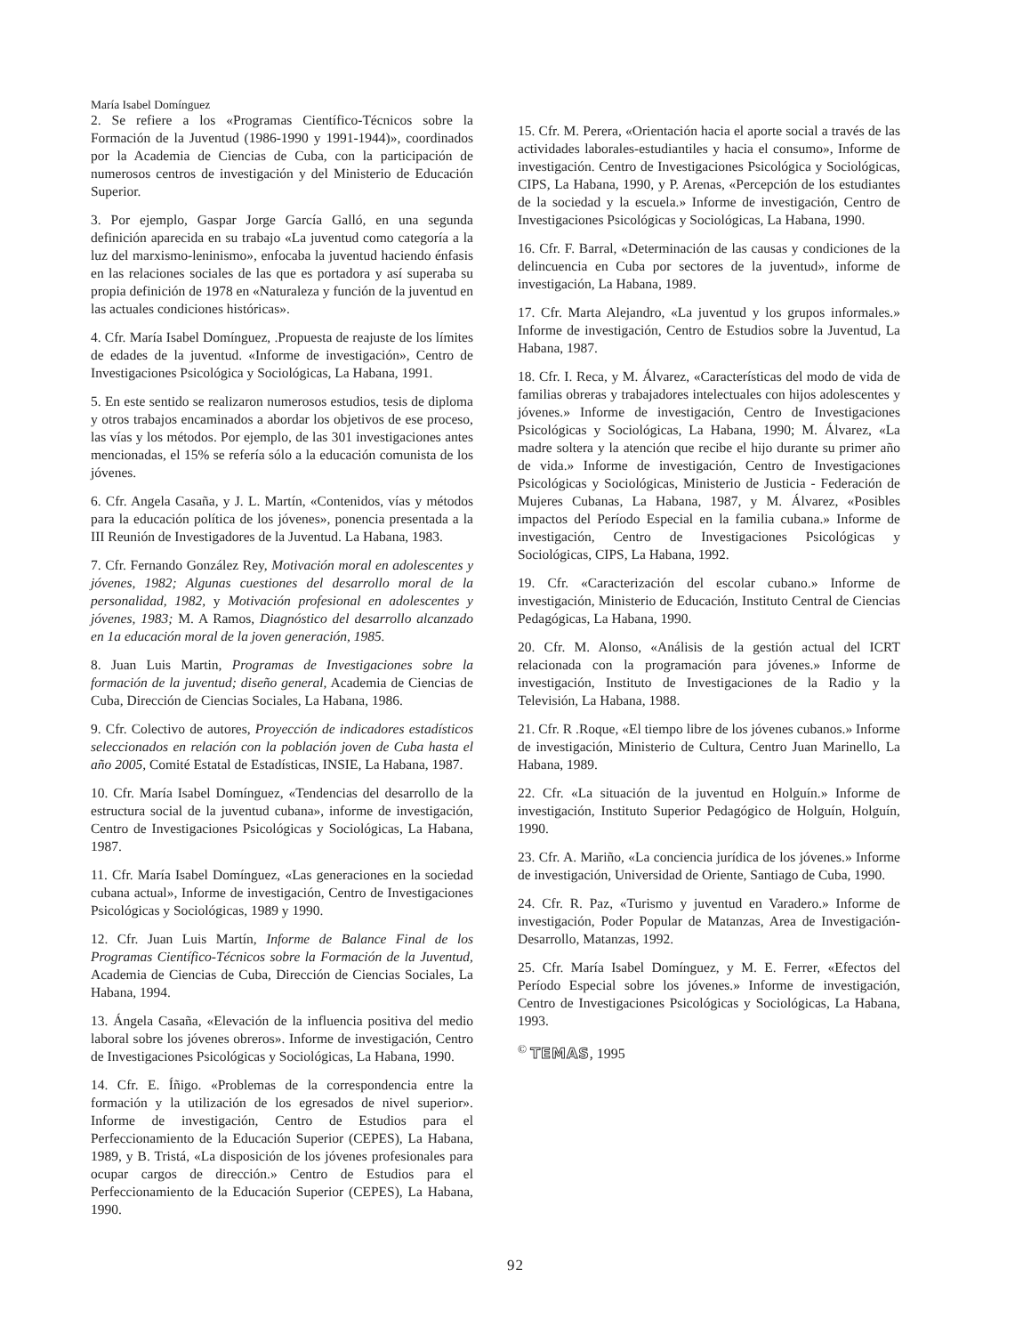María Isabel Domínguez
2. Se refiere a los «Programas Científico-Técnicos sobre la Formación de la Juventud (1986-1990 y 1991-1944)», coordinados por la Academia de Ciencias de Cuba, con la participación de numerosos centros de investigación y del Ministerio de Educación Superior.
3. Por ejemplo, Gaspar Jorge García Galló, en una segunda definición aparecida en su trabajo «La juventud como categoría a la luz del marxismo-leninismo», enfocaba la juventud haciendo énfasis en las relaciones sociales de las que es portadora y así superaba su propia definición de 1978 en «Naturaleza y función de la juventud en las actuales condiciones históricas».
4. Cfr. María Isabel Domínguez, .Propuesta de reajuste de los límites de edades de la juventud. «Informe de investigación», Centro de Investigaciones Psicológica y Sociológicas, La Habana, 1991.
5. En este sentido se realizaron numerosos estudios, tesis de diploma y otros trabajos encaminados a abordar los objetivos de ese proceso, las vías y los métodos. Por ejemplo, de las 301 investigaciones antes mencionadas, el 15% se refería sólo a la educación comunista de los jóvenes.
6. Cfr. Angela Casaña, y J. L. Martín, «Contenidos, vías y métodos para la educación política de los jóvenes», ponencia presentada a la III Reunión de Investigadores de la Juventud. La Habana, 1983.
7. Cfr. Fernando González Rey, Motivación moral en adolescentes y jóvenes, 1982; Algunas cuestiones del desarrollo moral de la personalidad, 1982, y Motivación profesional en adolescentes y jóvenes, 1983; M. A Ramos, Diagnóstico del desarrollo alcanzado en 1a educación moral de la joven generación, 1985.
8. Juan Luis Martin, Programas de Investigaciones sobre la formación de la juventud; diseño general, Academia de Ciencias de Cuba, Dirección de Ciencias Sociales, La Habana, 1986.
9. Cfr. Colectivo de autores, Proyección de indicadores estadísticos seleccionados en relación con la población joven de Cuba hasta el año 2005, Comité Estatal de Estadísticas, INSIE, La Habana, 1987.
10. Cfr. María Isabel Domínguez, «Tendencias del desarrollo de la estructura social de la juventud cubana», informe de investigación, Centro de Investigaciones Psicológicas y Sociológicas, La Habana, 1987.
11. Cfr. María Isabel Domínguez, «Las generaciones en la sociedad cubana actual», Informe de investigación, Centro de Investigaciones Psicológicas y Sociológicas, 1989 y 1990.
12. Cfr. Juan Luis Martín, Informe de Balance Final de los Programas Científico-Técnicos sobre la Formación de la Juventud, Academia de Ciencias de Cuba, Dirección de Ciencias Sociales, La Habana, 1994.
13. Ángela Casaña, «Elevación de la influencia positiva del medio laboral sobre los jóvenes obreros». Informe de investigación, Centro de Investigaciones Psicológicas y Sociológicas, La Habana, 1990.
14. Cfr. E. Íñigo. «Problemas de la correspondencia entre la formación y la utilización de los egresados de nivel superior». Informe de investigación, Centro de Estudios para el Perfeccionamiento de la Educación Superior (CEPES), La Habana, 1989, y B. Tristá, «La disposición de los jóvenes profesionales para ocupar cargos de dirección.» Centro de Estudios para el Perfeccionamiento de la Educación Superior (CEPES), La Habana, 1990.
15. Cfr. M. Perera, «Orientación hacia el aporte social a través de las actividades laborales-estudiantiles y hacia el consumo», Informe de investigación. Centro de Investigaciones Psicológica y Sociológicas, CIPS, La Habana, 1990, y P. Arenas, «Percepción de los estudiantes de la sociedad y la escuela.» Informe de investigación, Centro de Investigaciones Psicológicas y Sociológicas, La Habana, 1990.
16. Cfr. F. Barral, «Determinación de las causas y condiciones de la delincuencia en Cuba por sectores de la juventud», informe de investigación, La Habana, 1989.
17. Cfr. Marta Alejandro, «La juventud y los grupos informales.» Informe de investigación, Centro de Estudios sobre la Juventud, La Habana, 1987.
18. Cfr. I. Reca, y M. Álvarez, «Características del modo de vida de familias obreras y trabajadores intelectuales con hijos adolescentes y jóvenes.» Informe de investigación, Centro de Investigaciones Psicológicas y Sociológicas, La Habana, 1990; M. Álvarez, «La madre soltera y la atención que recibe el hijo durante su primer año de vida.» Informe de investigación, Centro de Investigaciones Psicológicas y Sociológicas, Ministerio de Justicia - Federación de Mujeres Cubanas, La Habana, 1987, y M. Álvarez, «Posibles impactos del Período Especial en la familia cubana.» Informe de investigación, Centro de Investigaciones Psicológicas y Sociológicas, CIPS, La Habana, 1992.
19. Cfr. «Caracterización del escolar cubano.» Informe de investigación, Ministerio de Educación, Instituto Central de Ciencias Pedagógicas, La Habana, 1990.
20. Cfr. M. Alonso, «Análisis de la gestión actual del ICRT relacionada con la programación para jóvenes.» Informe de investigación, Instituto de Investigaciones de la Radio y la Televisión, La Habana, 1988.
21. Cfr. R .Roque, «El tiempo libre de los jóvenes cubanos.» Informe de investigación, Ministerio de Cultura, Centro Juan Marinello, La Habana, 1989.
22. Cfr. «La situación de la juventud en Holguín.» Informe de investigación, Instituto Superior Pedagógico de Holguín, Holguín, 1990.
23. Cfr. A. Mariño, «La conciencia jurídica de los jóvenes.» Informe de investigación, Universidad de Oriente, Santiago de Cuba, 1990.
24. Cfr. R. Paz, «Turismo y juventud en Varadero.» Informe de investigación, Poder Popular de Matanzas, Area de Investigación-Desarrollo, Matanzas, 1992.
25. Cfr. María Isabel Domínguez, y M. E. Ferrer, «Efectos del Período Especial sobre los jóvenes.» Informe de investigación, Centro de Investigaciones Psicológicas y Sociológicas, La Habana, 1993.
<sup>©</sup> TEMAS, 1995
92